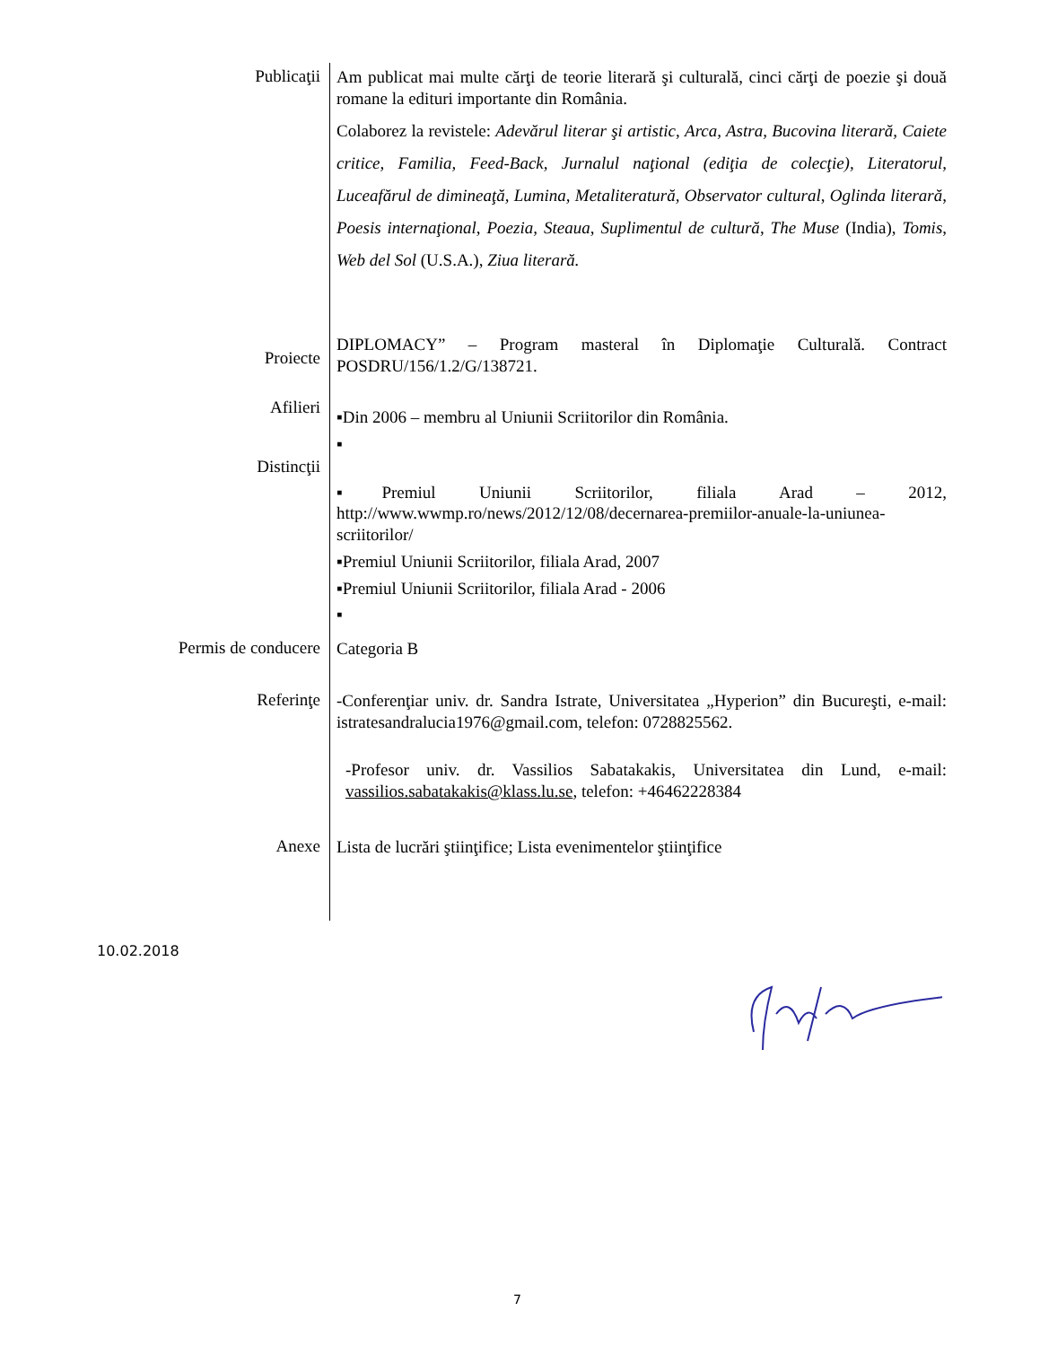| Publicaţii | Am publicat mai multe cărţi de teorie literară şi culturală, cinci cărţi de poezie şi două romane la edituri importante din România. Colaborez la revistele: Adevărul literar şi artistic , Arca, Astra, Bucovina literară, Caiete critice, Familia, Feed-Back, Jurnalul naţional (ediţia de colecţie), Literatorul, Luceafărul de dimineaţă, Lumina, Metaliteratură, Observator cultural , Oglinda literară , Poesis internaţional , Poezia, Steaua , Suplimentul de cultură , The Muse (India), Tomis , Web del Sol (U.S.A.), Ziua literară. |
| Proiecte | DIPLOMACY” – Program masteral în Diplomaţie Culturală. Contract POSDRU/156/1.2/G/138721. |
| Afilieri Distincţii | ▪Din 2006 – membru al Uniunii Scriitorilor din România. ▪ ▪Premiul Uniunii Scriitorilor, filiala Arad – 2012, http://www.wwmp.ro/news/2012/12/08/decernarea-premiilor-anuale-la-uniunea-scriitorilor/ ▪Premiul Uniunii Scriitorilor, filiala Arad, 2007 ▪Premiul Uniunii Scriitorilor, filiala Arad - 2006 ▪ |
| Permis de conducere | Categoria B |
| Referinţe | -Conferenţiar univ. dr. Sandra Istrate, Universitatea „Hyperion” din Bucureşti, e-mail: istratesandralucia1976@gmail.com, telefon: 0728825562. -Profesor univ. dr. Vassilios Sabatakakis, Universitatea din Lund, e-mail: vassilios.sabatakakis@klass.lu.se , telefon: +46462228384 |
| Anexe | Lista de lucrări ştiinţifice; Lista evenimentelor ştiinţifice |
10.02.2018
7